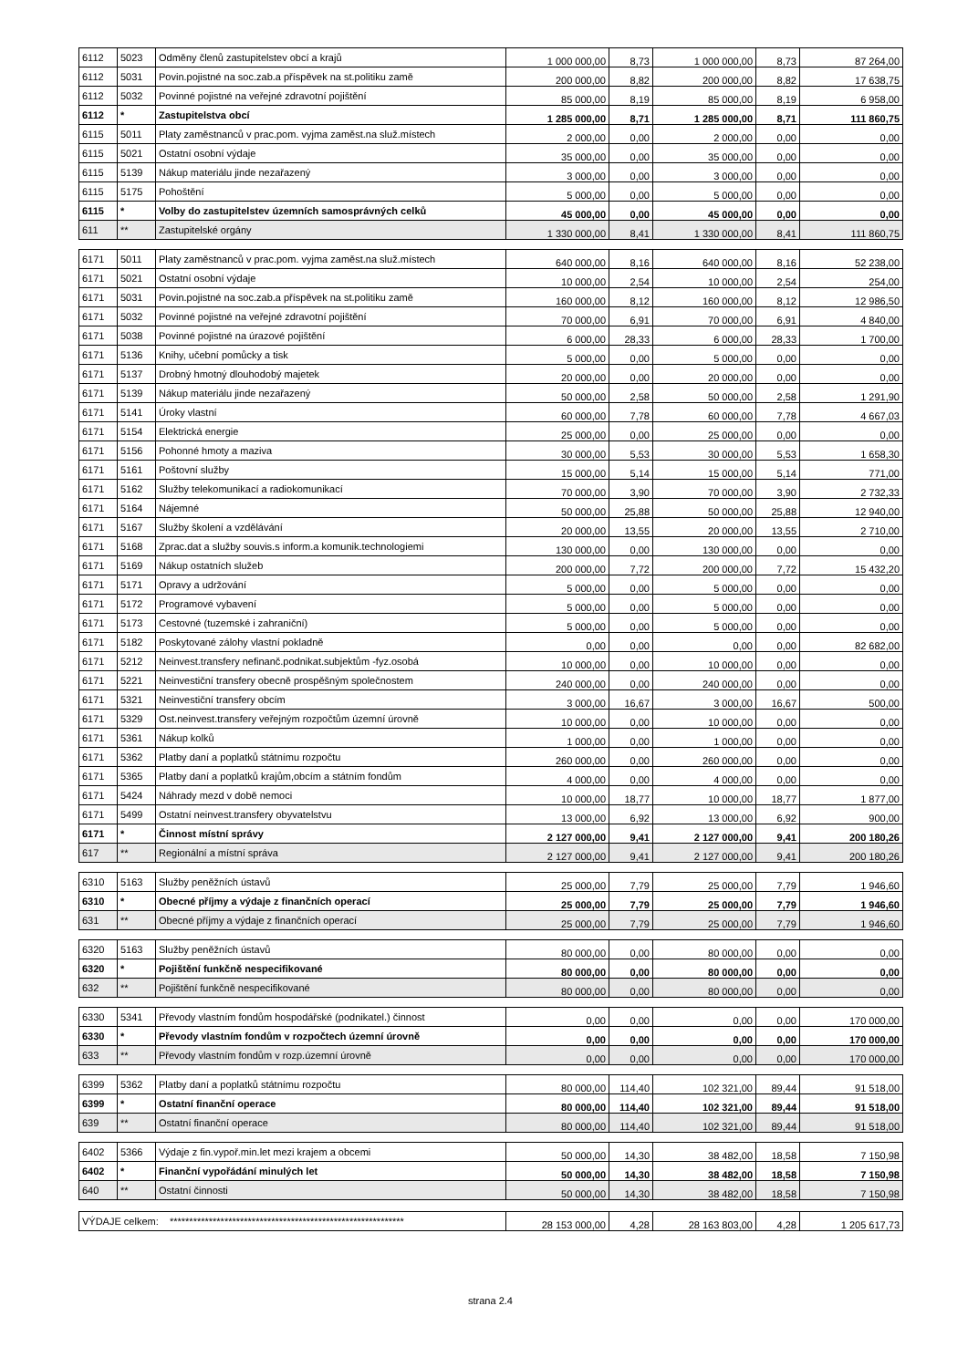| 6112 | 5023 | Odměny členů zastupitelstev obcí a krajů | 1 000 000,00 | 8,73 | 1 000 000,00 | 8,73 | 87 264,00 |
| 6112 | 5031 | Povin.pojistné na soc.zab.a příspěvek na st.politiku zamě | 200 000,00 | 8,82 | 200 000,00 | 8,82 | 17 638,75 |
| 6112 | 5032 | Povinné pojistné na veřejné zdravotní pojištění | 85 000,00 | 8,19 | 85 000,00 | 8,19 | 6 958,00 |
| 6112 | * | Zastupitelstva obcí | 1 285 000,00 | 8,71 | 1 285 000,00 | 8,71 | 111 860,75 |
| 6115 | 5011 | Platy zaměstnanců v prac.pom. vyjma zaměst.na služ.místech | 2 000,00 | 0,00 | 2 000,00 | 0,00 | 0,00 |
| 6115 | 5021 | Ostatní osobní výdaje | 35 000,00 | 0,00 | 35 000,00 | 0,00 | 0,00 |
| 6115 | 5139 | Nákup materiálu jinde nezařazený | 3 000,00 | 0,00 | 3 000,00 | 0,00 | 0,00 |
| 6115 | 5175 | Pohoštění | 5 000,00 | 0,00 | 5 000,00 | 0,00 | 0,00 |
| 6115 | * | Volby do zastupitelstev územních samosprávných celků | 45 000,00 | 0,00 | 45 000,00 | 0,00 | 0,00 |
| 611 | ** | Zastupitelské orgány | 1 330 000,00 | 8,41 | 1 330 000,00 | 8,41 | 111 860,75 |
| 6171 | 5011 | Platy zaměstnanců v prac.pom. vyjma zaměst.na služ.místech | 640 000,00 | 8,16 | 640 000,00 | 8,16 | 52 238,00 |
| 6171 | 5021 | Ostatní osobní výdaje | 10 000,00 | 2,54 | 10 000,00 | 2,54 | 254,00 |
| 6171 | 5031 | Povin.pojistné na soc.zab.a příspěvek na st.politiku zamě | 160 000,00 | 8,12 | 160 000,00 | 8,12 | 12 986,50 |
| 6171 | 5032 | Povinné pojistné na veřejné zdravotní pojištění | 70 000,00 | 6,91 | 70 000,00 | 6,91 | 4 840,00 |
| 6171 | 5038 | Povinné pojistné na úrazové pojištění | 6 000,00 | 28,33 | 6 000,00 | 28,33 | 1 700,00 |
| 6171 | 5136 | Knihy, učební pomůcky a tisk | 5 000,00 | 0,00 | 5 000,00 | 0,00 | 0,00 |
| 6171 | 5137 | Drobný hmotný dlouhodobý majetek | 20 000,00 | 0,00 | 20 000,00 | 0,00 | 0,00 |
| 6171 | 5139 | Nákup materiálu jinde nezařazený | 50 000,00 | 2,58 | 50 000,00 | 2,58 | 1 291,90 |
| 6171 | 5141 | Úroky vlastní | 60 000,00 | 7,78 | 60 000,00 | 7,78 | 4 667,03 |
| 6171 | 5154 | Elektrická energie | 25 000,00 | 0,00 | 25 000,00 | 0,00 | 0,00 |
| 6171 | 5156 | Pohonné hmoty a maziva | 30 000,00 | 5,53 | 30 000,00 | 5,53 | 1 658,30 |
| 6171 | 5161 | Poštovní služby | 15 000,00 | 5,14 | 15 000,00 | 5,14 | 771,00 |
| 6171 | 5162 | Služby telekomunikací a radiokomunikací | 70 000,00 | 3,90 | 70 000,00 | 3,90 | 2 732,33 |
| 6171 | 5164 | Nájemné | 50 000,00 | 25,88 | 50 000,00 | 25,88 | 12 940,00 |
| 6171 | 5167 | Služby školení a vzdělávání | 20 000,00 | 13,55 | 20 000,00 | 13,55 | 2 710,00 |
| 6171 | 5168 | Zprac.dat a služby souvis.s inform.a komunik.technologiemi | 130 000,00 | 0,00 | 130 000,00 | 0,00 | 0,00 |
| 6171 | 5169 | Nákup ostatních služeb | 200 000,00 | 7,72 | 200 000,00 | 7,72 | 15 432,20 |
| 6171 | 5171 | Opravy a udržování | 5 000,00 | 0,00 | 5 000,00 | 0,00 | 0,00 |
| 6171 | 5172 | Programové vybavení | 5 000,00 | 0,00 | 5 000,00 | 0,00 | 0,00 |
| 6171 | 5173 | Cestovné (tuzemské i zahraniční) | 5 000,00 | 0,00 | 5 000,00 | 0,00 | 0,00 |
| 6171 | 5182 | Poskytované zálohy vlastní pokladně | 0,00 | 0,00 | 0,00 | 0,00 | 82 682,00 |
| 6171 | 5212 | Neinvest.transfery nefinanč.podnikat.subjektům -fyz.osobá | 10 000,00 | 0,00 | 10 000,00 | 0,00 | 0,00 |
| 6171 | 5221 | Neinvestiční transfery obecně prospěšným společnostem | 240 000,00 | 0,00 | 240 000,00 | 0,00 | 0,00 |
| 6171 | 5321 | Neinvestiční transfery obcím | 3 000,00 | 16,67 | 3 000,00 | 16,67 | 500,00 |
| 6171 | 5329 | Ost.neinvest.transfery veřejným rozpočtům územní úrovně | 10 000,00 | 0,00 | 10 000,00 | 0,00 | 0,00 |
| 6171 | 5361 | Nákup kolků | 1 000,00 | 0,00 | 1 000,00 | 0,00 | 0,00 |
| 6171 | 5362 | Platby daní a poplatků státnímu rozpočtu | 260 000,00 | 0,00 | 260 000,00 | 0,00 | 0,00 |
| 6171 | 5365 | Platby daní a poplatků krajům,obcím a státním fondům | 4 000,00 | 0,00 | 4 000,00 | 0,00 | 0,00 |
| 6171 | 5424 | Náhrady mezd v době nemoci | 10 000,00 | 18,77 | 10 000,00 | 18,77 | 1 877,00 |
| 6171 | 5499 | Ostatní neinvest.transfery obyvatelstvu | 13 000,00 | 6,92 | 13 000,00 | 6,92 | 900,00 |
| 6171 | * | Činnost místní správy | 2 127 000,00 | 9,41 | 2 127 000,00 | 9,41 | 200 180,26 |
| 617 | ** | Regionální a místní správa | 2 127 000,00 | 9,41 | 2 127 000,00 | 9,41 | 200 180,26 |
| 6310 | 5163 | Služby peněžních ústavů | 25 000,00 | 7,79 | 25 000,00 | 7,79 | 1 946,60 |
| 6310 | * | Obecné příjmy a výdaje z finančních operací | 25 000,00 | 7,79 | 25 000,00 | 7,79 | 1 946,60 |
| 631 | ** | Obecné příjmy a výdaje z finančních operací | 25 000,00 | 7,79 | 25 000,00 | 7,79 | 1 946,60 |
| 6320 | 5163 | Služby peněžních ústavů | 80 000,00 | 0,00 | 80 000,00 | 0,00 | 0,00 |
| 6320 | * | Pojištění funkčně nespecifikované | 80 000,00 | 0,00 | 80 000,00 | 0,00 | 0,00 |
| 632 | ** | Pojištění funkčně nespecifikované | 80 000,00 | 0,00 | 80 000,00 | 0,00 | 0,00 |
| 6330 | 5341 | Převody vlastním fondům hospodářské (podnikatel.) činnost | 0,00 | 0,00 | 0,00 | 0,00 | 170 000,00 |
| 6330 | * | Převody vlastním fondům v rozpočtech územní úrovně | 0,00 | 0,00 | 0,00 | 0,00 | 170 000,00 |
| 633 | ** | Převody vlastním fondům v rozp.územní úrovně | 0,00 | 0,00 | 0,00 | 0,00 | 170 000,00 |
| 6399 | 5362 | Platby daní a poplatků státnímu rozpočtu | 80 000,00 | 114,40 | 102 321,00 | 89,44 | 91 518,00 |
| 6399 | * | Ostatní finanční operace | 80 000,00 | 114,40 | 102 321,00 | 89,44 | 91 518,00 |
| 639 | ** | Ostatní finanční operace | 80 000,00 | 114,40 | 102 321,00 | 89,44 | 91 518,00 |
| 6402 | 5366 | Výdaje z fin.vypoř.min.let mezi krajem a obcemi | 50 000,00 | 14,30 | 38 482,00 | 18,58 | 7 150,98 |
| 6402 | * | Finanční vypořádání minulých let | 50 000,00 | 14,30 | 38 482,00 | 18,58 | 7 150,98 |
| 640 | ** | Ostatní činnosti | 50 000,00 | 14,30 | 38 482,00 | 18,58 | 7 150,98 |
| VÝDAJE celkem: ************************************************************ | 28 153 000,00 | 4,28 | 28 163 803,00 | 4,28 | 1 205 617,73 |
strana 2.4